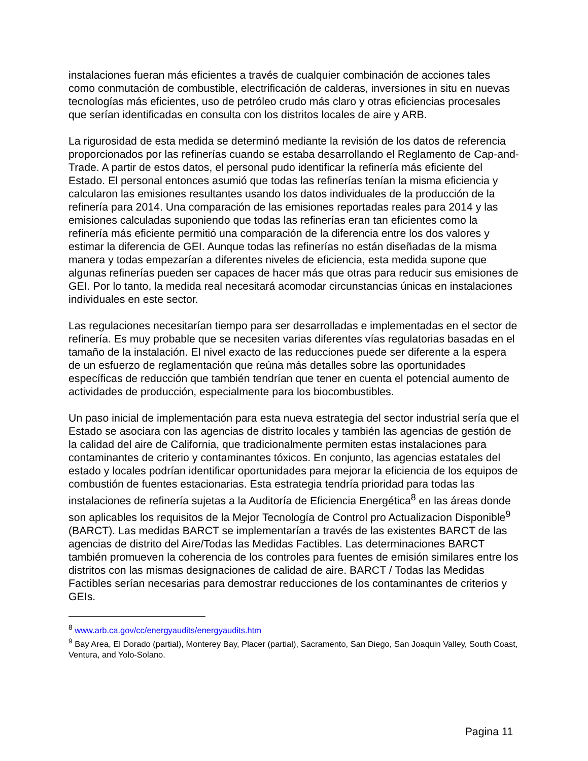instalaciones fueran más eficientes a través de cualquier combinación de acciones tales como conmutación de combustible, electrificación de calderas, inversiones in situ en nuevas tecnologías más eficientes, uso de petróleo crudo más claro y otras eficiencias procesales que serían identificadas en consulta con los distritos locales de aire y ARB.
La rigurosidad de esta medida se determinó mediante la revisión de los datos de referencia proporcionados por las refinerías cuando se estaba desarrollando el Reglamento de Cap-and-Trade. A partir de estos datos, el personal pudo identificar la refinería más eficiente del Estado. El personal entonces asumió que todas las refinerías tenían la misma eficiencia y calcularon las emisiones resultantes usando los datos individuales de la producción de la refinería para 2014. Una comparación de las emisiones reportadas reales para 2014 y las emisiones calculadas suponiendo que todas las refinerías eran tan eficientes como la refinería más eficiente permitió una comparación de la diferencia entre los dos valores y estimar la diferencia de GEI. Aunque todas las refinerías no están diseñadas de la misma manera y todas empezarían a diferentes niveles de eficiencia, esta medida supone que algunas refinerías pueden ser capaces de hacer más que otras para reducir sus emisiones de GEI. Por lo tanto, la medida real necesitará acomodar circunstancias únicas en instalaciones individuales en este sector.
Las regulaciones necesitarían tiempo para ser desarrolladas e implementadas en el sector de refinería. Es muy probable que se necesiten varias diferentes vías regulatorias basadas en el tamaño de la instalación. El nivel exacto de las reducciones puede ser diferente a la espera de un esfuerzo de reglamentación que reúna más detalles sobre las oportunidades específicas de reducción que también tendrían que tener en cuenta el potencial aumento de actividades de producción, especialmente para los biocombustibles.
Un paso inicial de implementación para esta nueva estrategia del sector industrial sería que el Estado se asociara con las agencias de distrito locales y también las agencias de gestión de la calidad del aire de California, que tradicionalmente permiten estas instalaciones para contaminantes de criterio y contaminantes tóxicos. En conjunto, las agencias estatales del estado y locales podrían identificar oportunidades para mejorar la eficiencia de los equipos de combustión de fuentes estacionarias. Esta estrategia tendría prioridad para todas las instalaciones de refinería sujetas a la Auditoría de Eficiencia Energética<sup>8</sup> en las áreas donde son aplicables los requisitos de la Mejor Tecnología de Control pro Actualizacion Disponible<sup>9</sup> (BARCT). Las medidas BARCT se implementarían a través de las existentes BARCT de las agencias de distrito del Aire/Todas las Medidas Factibles. Las determinaciones BARCT también promueven la coherencia de los controles para fuentes de emisión similares entre los distritos con las mismas designaciones de calidad de aire. BARCT / Todas las Medidas Factibles serían necesarias para demostrar reducciones de los contaminantes de criterios y GEIs.
<sup>8</sup> www.arb.ca.gov/cc/energyaudits/energyaudits.htm
<sup>9</sup> Bay Area, El Dorado (partial), Monterey Bay, Placer (partial), Sacramento, San Diego, San Joaquin Valley, South Coast, Ventura, and Yolo-Solano.
Pagina 11